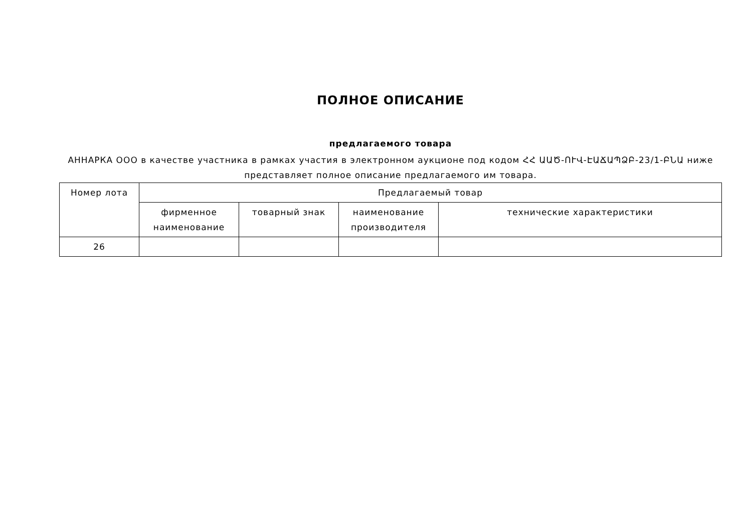ПОЛНОЕ ОПИСАНИЕ
предлагаемого товара
АННАРКА ООО в качестве участника в рамках участия в электронном аукционе под кодом ՀՀ ԱԱԾ-ՈՒՎ-ԷԱՃԱՊՁԲ-23/1-ԲՆԱ ниже представляет полное описание предлагаемого им товара.
| Номер лота | Предлагаемый товар | | | |
| --- | --- | --- | --- | --- |
| | фирменное наименование | товарный знак | наименование производителя | технические характеристики |
| 26 | | | | |